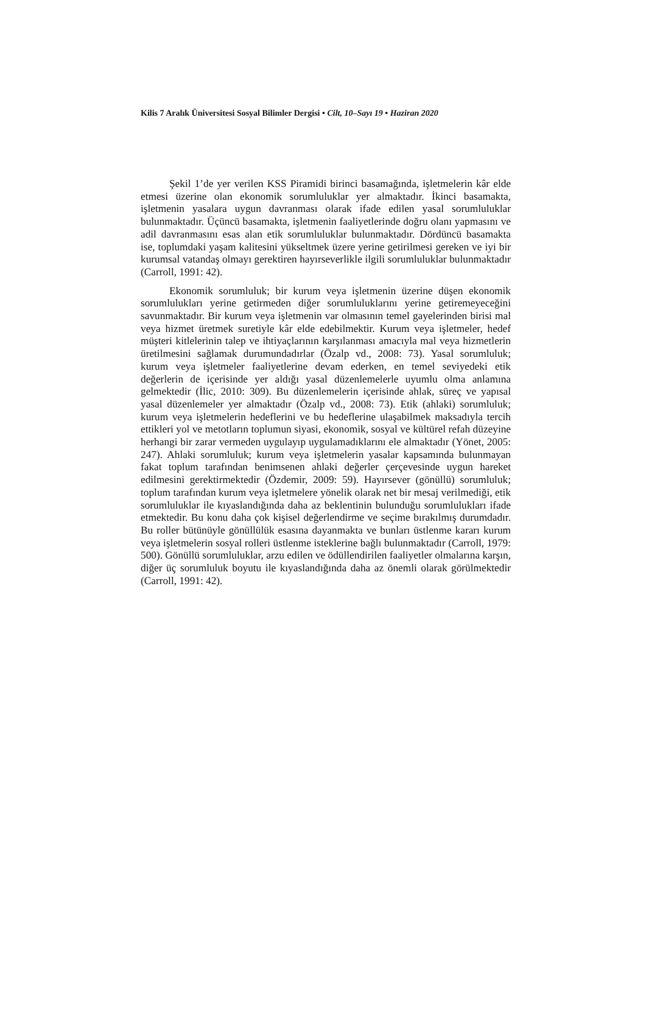Kilis 7 Aralık Üniversitesi Sosyal Bilimler Dergisi • Cilt, 10–Sayı 19 • Haziran 2020
Şekil 1’de yer verilen KSS Piramidi birinci basamağında, işletmelerin kâr elde etmesi üzerine olan ekonomik sorumluluklar yer almaktadır. İkinci basamakta, işletmenin yasalara uygun davranması olarak ifade edilen yasal sorumluluklar bulunmaktadır. Üçüncü basamakta, işletmenin faaliyetlerinde doğru olanı yapmasını ve adil davranmasını esas alan etik sorumluluklar bulunmaktadır. Dördüncü basamakta ise, toplumdaki yaşam kalitesini yükseltmek üzere yerine getirilmesi gereken ve iyi bir kurumsal vatandaş olmayı gerektiren hayırseverlikle ilgili sorumluluklar bulunmaktadır (Carroll, 1991: 42).
Ekonomik sorumluluk; bir kurum veya işletmenin üzerine düşen ekonomik sorumlulukları yerine getirmeden diğer sorumluluklarını yerine getiremeyeceğini savunmaktadır. Bir kurum veya işletmenin var olmasının temel gayelerinden birisi mal veya hizmet üretmek suretiyle kâr elde edebilmektir. Kurum veya işletmeler, hedef müşteri kitlelerinin talep ve ihtiyaçlarının karşılanması amacıyla mal veya hizmetlerin üretilmesini sağlamak durumundadırlar (Özalp vd., 2008: 73). Yasal sorumluluk; kurum veya işletmeler faaliyetlerine devam ederken, en temel seviyedeki etik değerlerin de içerisinde yer aldığı yasal düzenlemelerle uyumlu olma anlamına gelmektedir (İlic, 2010: 309). Bu düzenlemelerin içerisinde ahlak, süreç ve yapısal yasal düzenlemeler yer almaktadır (Özalp vd., 2008: 73). Etik (ahlaki) sorumluluk; kurum veya işletmelerin hedeflerini ve bu hedeflerine ulaşabilmek maksadıyla tercih ettikleri yol ve metotların toplumun siyasi, ekonomik, sosyal ve kültürel refah düzeyine herhangi bir zarar vermeden uygulayıp uygulamadıklarını ele almaktadır (Yönet, 2005: 247). Ahlaki sorumluluk; kurum veya işletmelerin yasalar kapsamında bulunmayan fakat toplum tarafından benimsenen ahlaki değerler çerçevesinde uygun hareket edilmesini gerektirmektedir (Özdemir, 2009: 59). Hayırsever (gönüllü) sorumluluk; toplum tarafından kurum veya işletmelere yönelik olarak net bir mesaj verilmediği, etik sorumluluklar ile kıyaslandığında daha az beklentinin bulunduğu sorumlulukları ifade etmektedir. Bu konu daha çok kişisel değerlendirme ve seçime bırakılmış durumdadır. Bu roller bütünüyle gönüllülük esasına dayanmakta ve bunları üstlenme kararı kurum veya işletmelerin sosyal rolleri üstlenme isteklerine bağlı bulunmaktadır (Carroll, 1979: 500). Gönüllü sorumluluklar, arzu edilen ve ödüllendirilen faaliyetler olmalarına karşın, diğer üç sorumluluk boyutu ile kıyaslandığında daha az önemli olarak görülmektedir (Carroll, 1991: 42).